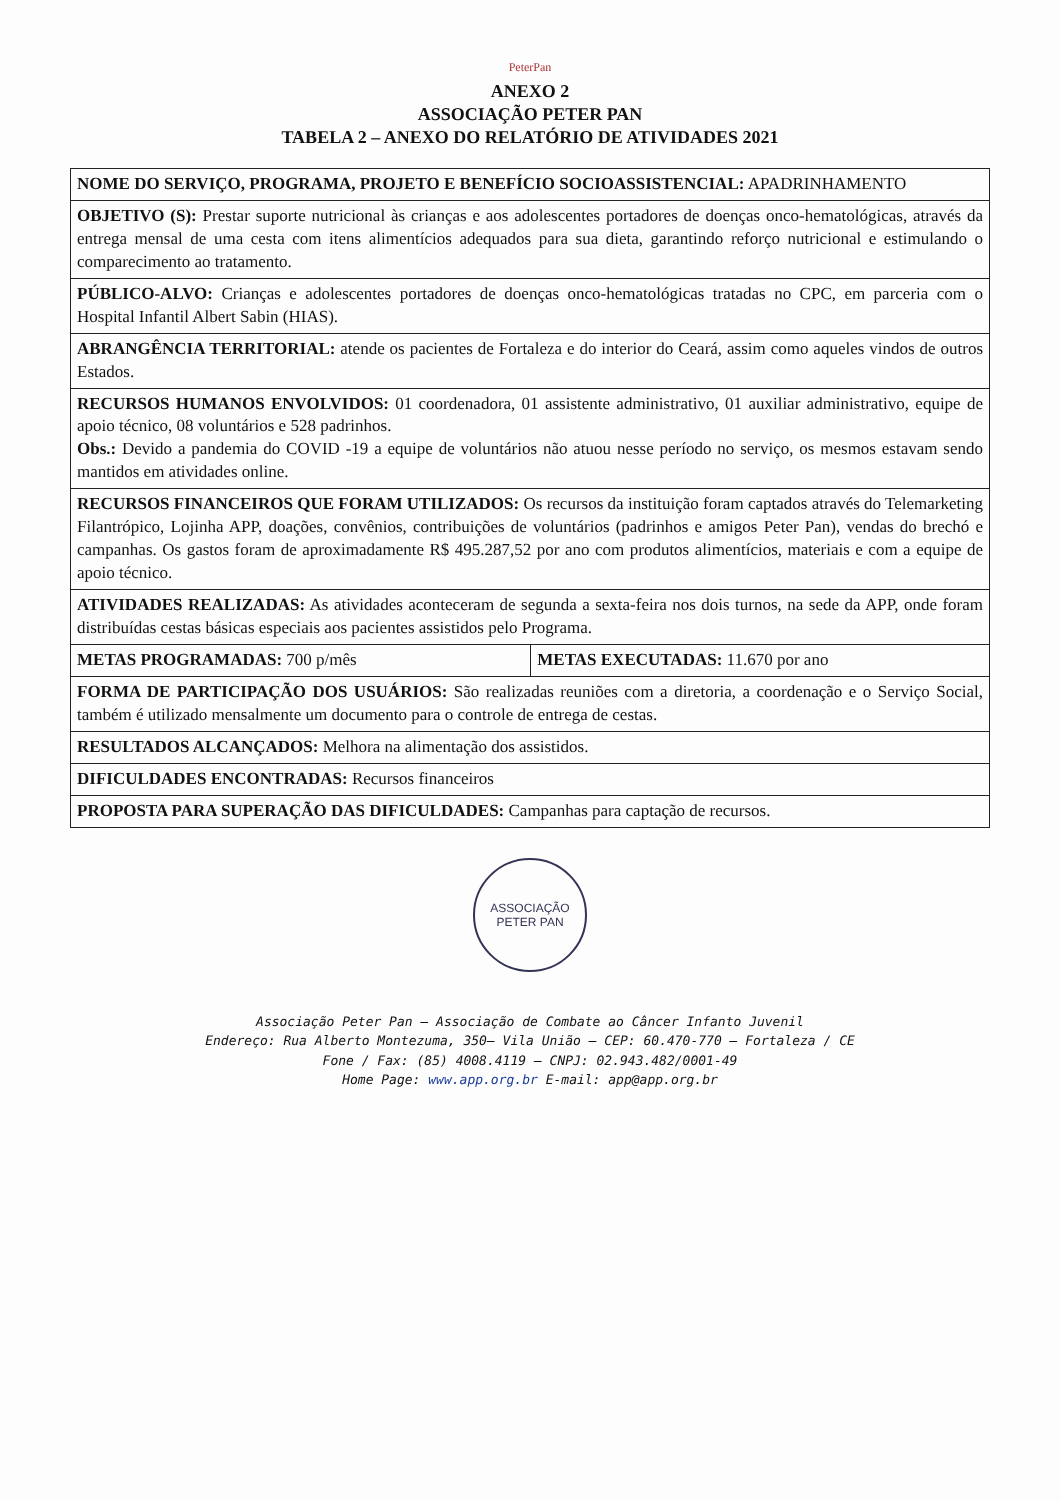PeterPan
ANEXO 2
ASSOCIAÇÃO PETER PAN
TABELA 2 – ANEXO DO RELATÓRIO DE ATIVIDADES 2021
| NOME DO SERVIÇO, PROGRAMA, PROJETO E BENEFÍCIO SOCIOASSISTENCIAL: APADRINHAMENTO | |
| OBJETIVO (S): Prestar suporte nutricional às crianças e aos adolescentes portadores de doenças onco-hematológicas, através da entrega mensal de uma cesta com itens alimentícios adequados para sua dieta, garantindo reforço nutricional e estimulando o comparecimento ao tratamento. | |
| PÚBLICO-ALVO: Crianças e adolescentes portadores de doenças onco-hematológicas tratadas no CPC, em parceria com o Hospital Infantil Albert Sabin (HIAS). | |
| ABRANGÊNCIA TERRITORIAL: atende os pacientes de Fortaleza e do interior do Ceará, assim como aqueles vindos de outros Estados. | |
| RECURSOS HUMANOS ENVOLVIDOS: 01 coordenadora, 01 assistente administrativo, 01 auxiliar administrativo, equipe de apoio técnico, 08 voluntários e 528 padrinhos. Obs.: Devido a pandemia do COVID -19 a equipe de voluntários não atuou nesse período no serviço, os mesmos estavam sendo mantidos em atividades online. | |
| RECURSOS FINANCEIROS QUE FORAM UTILIZADOS: Os recursos da instituição foram captados através do Telemarketing Filantrópico, Lojinha APP, doações, convênios, contribuições de voluntários (padrinhos e amigos Peter Pan), vendas do brechó e campanhas. Os gastos foram de aproximadamente R$ 495.287,52 por ano com produtos alimentícios, materiais e com a equipe de apoio técnico. | |
| ATIVIDADES REALIZADAS: As atividades aconteceram de segunda a sexta-feira nos dois turnos, na sede da APP, onde foram distribuídas cestas básicas especiais aos pacientes assistidos pelo Programa. | |
| METAS PROGRAMADAS: 700 p/mês | METAS EXECUTADAS: 11.670 por ano |
| FORMA DE PARTICIPAÇÃO DOS USUÁRIOS: São realizadas reuniões com a diretoria, a coordenação e o Serviço Social, também é utilizado mensalmente um documento para o controle de entrega de cestas. | |
| RESULTADOS ALCANÇADOS: Melhora na alimentação dos assistidos. | |
| DIFICULDADES ENCONTRADAS: Recursos financeiros | |
| PROPOSTA PARA SUPERAÇÃO DAS DIFICULDADES: Campanhas para captação de recursos. | |
ASSOCIAÇÃO PETER PAN
Associação Peter Pan – Associação de Combate ao Câncer Infanto Juvenil
Endereço: Rua Alberto Montezuma, 350– Vila União – CEP: 60.470-770 – Fortaleza / CE
Fone / Fax: (85) 4008.4119 – CNPJ: 02.943.482/0001-49
Home Page: www.app.org.br E-mail: app@app.org.br